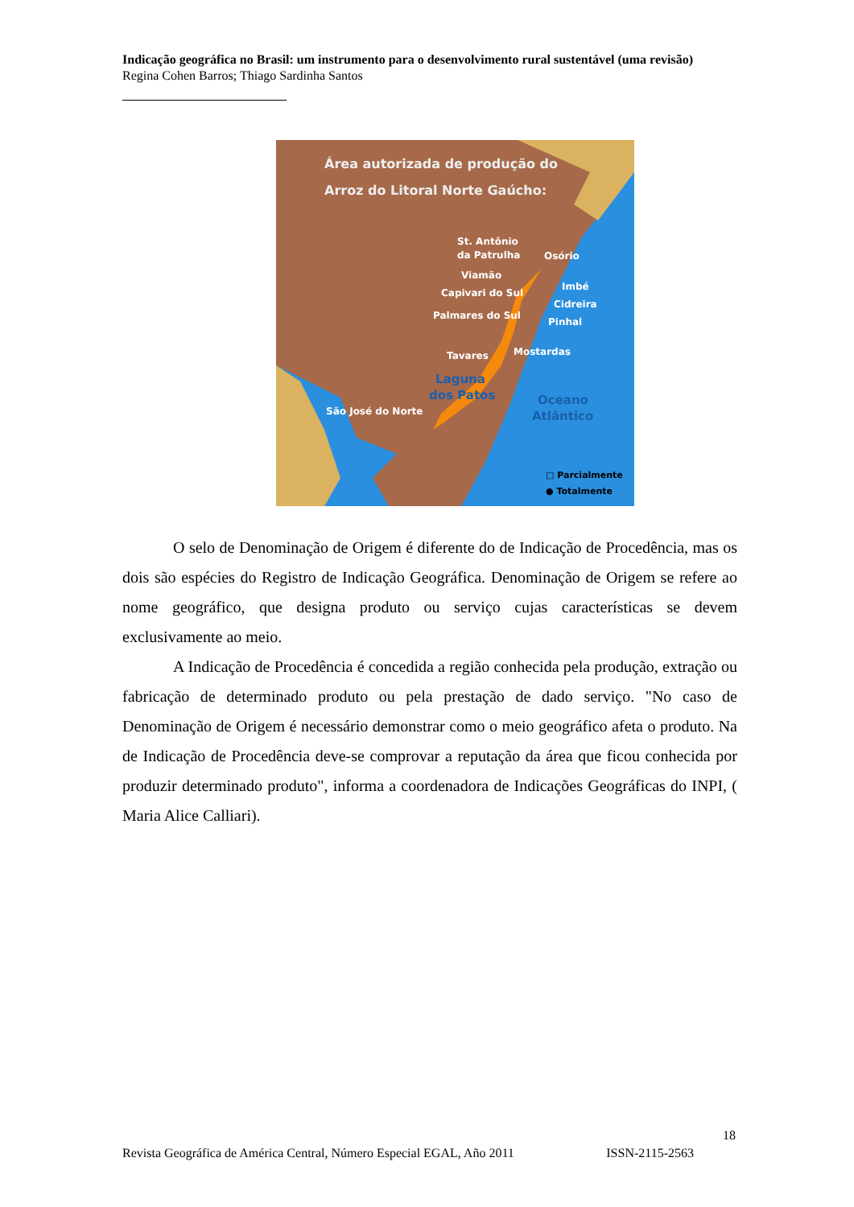Indicação geográfica no Brasil: um instrumento para o desenvolvimento rural sustentável (uma revisão)
Regina Cohen Barros; Thiago Sardinha Santos
Área autorizada de produção do
Arroz do Litoral Norte Gaúcho:
St. Antônio
da Patrulha
Osório
Viamão
Imbé
Capivari do Sul
Cidreira
Palmares do Sul
Pinhal
Mostardas
Tavares
São José do Norte
Laguna
dos Patos
Oceano
Atlântico
□ Parcialmente
● Totalmente
O selo de Denominação de Origem é diferente do de Indicação de Procedência, mas os dois são espécies do Registro de Indicação Geográfica. Denominação de Origem se refere ao nome geográfico, que designa produto ou serviço cujas características se devem exclusivamente ao meio.
A Indicação de Procedência é concedida a região conhecida pela produção, extração ou fabricação de determinado produto ou pela prestação de dado serviço. "No caso de Denominação de Origem é necessário demonstrar como o meio geográfico afeta o produto. Na de Indicação de Procedência deve-se comprovar a reputação da área que ficou conhecida por produzir determinado produto", informa a coordenadora de Indicações Geográficas do INPI, ( Maria Alice Calliari).
18
Revista Geográfica de América Central, Número Especial EGAL, Año 2011 ISSN-2115-2563